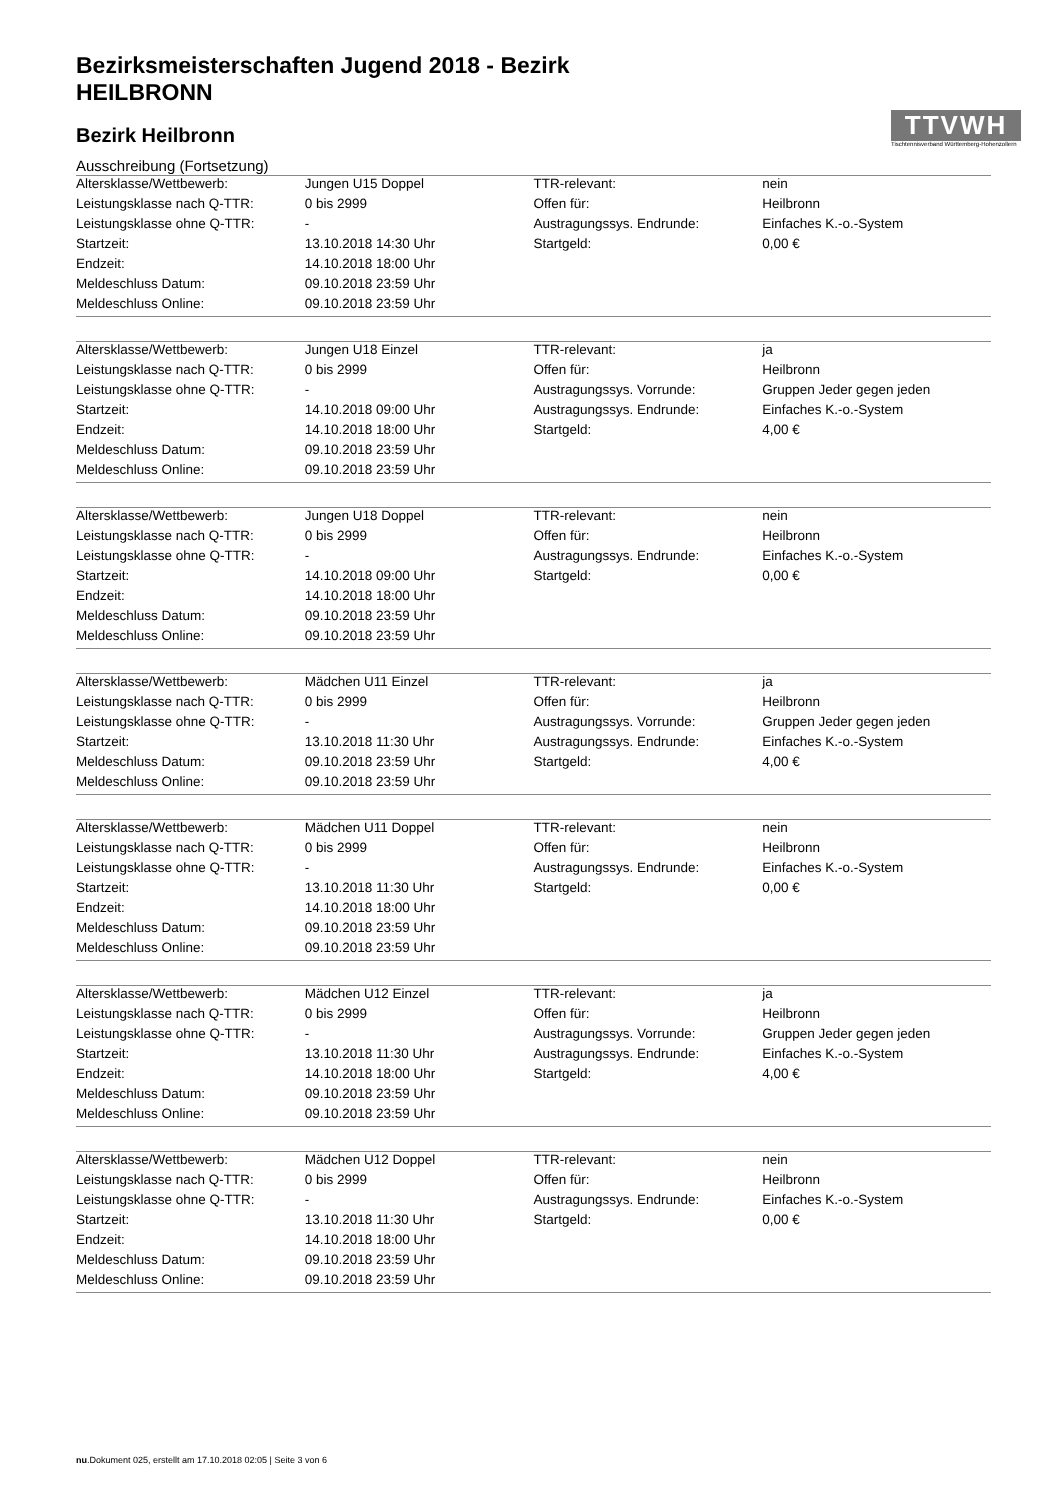TTVWH
Tischtennisverband Württemberg-Hohenzollern
Bezirksmeisterschaften Jugend 2018 - Bezirk HEILBRONN
Bezirk Heilbronn
Ausschreibung (Fortsetzung)
| Altersklasse/Wettbewerb: | Jungen U15 Doppel | TTR-relevant: | nein |
| Leistungsklasse nach Q-TTR: | 0 bis 2999 | Offen für: | Heilbronn |
| Leistungsklasse ohne Q-TTR: | - | Austragungssys. Endrunde: | Einfaches K.-o.-System |
| Startzeit: | 13.10.2018 14:30 Uhr | Startgeld: | 0,00 € |
| Endzeit: | 14.10.2018 18:00 Uhr | | |
| Meldeschluss Datum: | 09.10.2018 23:59 Uhr | | |
| Meldeschluss Online: | 09.10.2018 23:59 Uhr | | |
| Altersklasse/Wettbewerb: | Jungen U18 Einzel | TTR-relevant: | ja |
| Leistungsklasse nach Q-TTR: | 0 bis 2999 | Offen für: | Heilbronn |
| Leistungsklasse ohne Q-TTR: | - | Austragungssys. Vorrunde: | Gruppen Jeder gegen jeden |
| Startzeit: | 14.10.2018 09:00 Uhr | Austragungssys. Endrunde: | Einfaches K.-o.-System |
| Endzeit: | 14.10.2018 18:00 Uhr | Startgeld: | 4,00 € |
| Meldeschluss Datum: | 09.10.2018 23:59 Uhr | | |
| Meldeschluss Online: | 09.10.2018 23:59 Uhr | | |
| Altersklasse/Wettbewerb: | Jungen U18 Doppel | TTR-relevant: | nein |
| Leistungsklasse nach Q-TTR: | 0 bis 2999 | Offen für: | Heilbronn |
| Leistungsklasse ohne Q-TTR: | - | Austragungssys. Endrunde: | Einfaches K.-o.-System |
| Startzeit: | 14.10.2018 09:00 Uhr | Startgeld: | 0,00 € |
| Endzeit: | 14.10.2018 18:00 Uhr | | |
| Meldeschluss Datum: | 09.10.2018 23:59 Uhr | | |
| Meldeschluss Online: | 09.10.2018 23:59 Uhr | | |
| Altersklasse/Wettbewerb: | Mädchen U11 Einzel | TTR-relevant: | ja |
| Leistungsklasse nach Q-TTR: | 0 bis 2999 | Offen für: | Heilbronn |
| Leistungsklasse ohne Q-TTR: | - | Austragungssys. Vorrunde: | Gruppen Jeder gegen jeden |
| Startzeit: | 13.10.2018 11:30 Uhr | Austragungssys. Endrunde: | Einfaches K.-o.-System |
| Meldeschluss Datum: | 09.10.2018 23:59 Uhr | Startgeld: | 4,00 € |
| Meldeschluss Online: | 09.10.2018 23:59 Uhr | | |
| Altersklasse/Wettbewerb: | Mädchen U11 Doppel | TTR-relevant: | nein |
| Leistungsklasse nach Q-TTR: | 0 bis 2999 | Offen für: | Heilbronn |
| Leistungsklasse ohne Q-TTR: | - | Austragungssys. Endrunde: | Einfaches K.-o.-System |
| Startzeit: | 13.10.2018 11:30 Uhr | Startgeld: | 0,00 € |
| Endzeit: | 14.10.2018 18:00 Uhr | | |
| Meldeschluss Datum: | 09.10.2018 23:59 Uhr | | |
| Meldeschluss Online: | 09.10.2018 23:59 Uhr | | |
| Altersklasse/Wettbewerb: | Mädchen U12 Einzel | TTR-relevant: | ja |
| Leistungsklasse nach Q-TTR: | 0 bis 2999 | Offen für: | Heilbronn |
| Leistungsklasse ohne Q-TTR: | - | Austragungssys. Vorrunde: | Gruppen Jeder gegen jeden |
| Startzeit: | 13.10.2018 11:30 Uhr | Austragungssys. Endrunde: | Einfaches K.-o.-System |
| Endzeit: | 14.10.2018 18:00 Uhr | Startgeld: | 4,00 € |
| Meldeschluss Datum: | 09.10.2018 23:59 Uhr | | |
| Meldeschluss Online: | 09.10.2018 23:59 Uhr | | |
| Altersklasse/Wettbewerb: | Mädchen U12 Doppel | TTR-relevant: | nein |
| Leistungsklasse nach Q-TTR: | 0 bis 2999 | Offen für: | Heilbronn |
| Leistungsklasse ohne Q-TTR: | - | Austragungssys. Endrunde: | Einfaches K.-o.-System |
| Startzeit: | 13.10.2018 11:30 Uhr | Startgeld: | 0,00 € |
| Endzeit: | 14.10.2018 18:00 Uhr | | |
| Meldeschluss Datum: | 09.10.2018 23:59 Uhr | | |
| Meldeschluss Online: | 09.10.2018 23:59 Uhr | | |
nu.Dokument 025, erstellt am 17.10.2018 02:05 | Seite 3 von 6